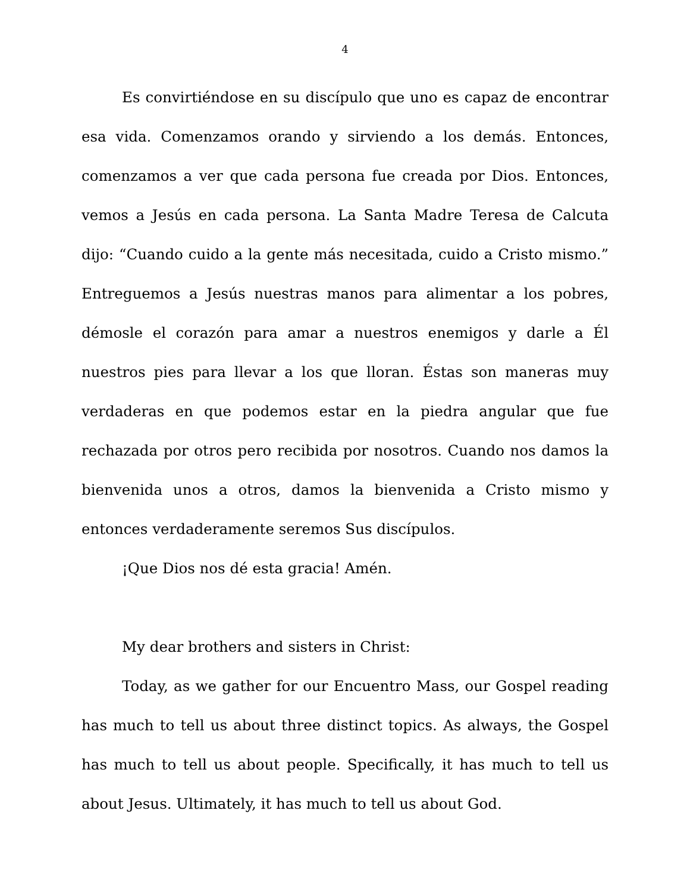4
Es convirtiéndose en su discípulo que uno es capaz de encontrar esa vida. Comenzamos orando y sirviendo a los demás. Entonces, comenzamos a ver que cada persona fue creada por Dios. Entonces, vemos a Jesús en cada persona. La Santa Madre Teresa de Calcuta dijo: “Cuando cuido a la gente más necesitada, cuido a Cristo mismo.” Entreguemos a Jesús nuestras manos para alimentar a los pobres, démosle el corazón para amar a nuestros enemigos y darle a Él nuestros pies para llevar a los que lloran. Éstas son maneras muy verdaderas en que podemos estar en la piedra angular que fue rechazada por otros pero recibida por nosotros. Cuando nos damos la bienvenida unos a otros, damos la bienvenida a Cristo mismo y entonces verdaderamente seremos Sus discípulos.
¡Que Dios nos dé esta gracia! Amén.
My dear brothers and sisters in Christ:
Today, as we gather for our Encuentro Mass, our Gospel reading has much to tell us about three distinct topics. As always, the Gospel has much to tell us about people. Specifically, it has much to tell us about Jesus. Ultimately, it has much to tell us about God.